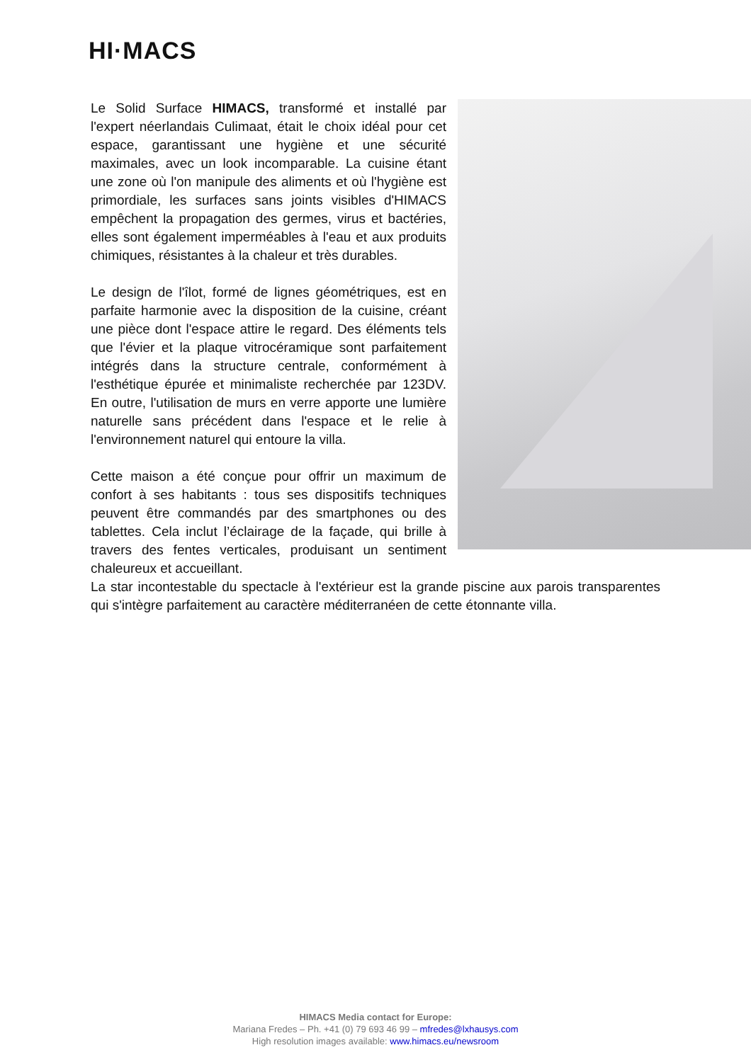HI·MACS
Le Solid Surface HIMACS, transformé et installé par l'expert néerlandais Culimaat, était le choix idéal pour cet espace, garantissant une hygiène et une sécurité maximales, avec un look incomparable. La cuisine étant une zone où l'on manipule des aliments et où l'hygiène est primordiale, les surfaces sans joints visibles d'HIMACS empêchent la propagation des germes, virus et bactéries, elles sont également imperméables à l'eau et aux produits chimiques, résistantes à la chaleur et très durables.
Le design de l'îlot, formé de lignes géométriques, est en parfaite harmonie avec la disposition de la cuisine, créant une pièce dont l'espace attire le regard. Des éléments tels que l'évier et la plaque vitrocéramique sont parfaitement intégrés dans la structure centrale, conformément à l'esthétique épurée et minimaliste recherchée par 123DV. En outre, l'utilisation de murs en verre apporte une lumière naturelle sans précédent dans l'espace et le relie à l'environnement naturel qui entoure la villa.
Cette maison a été conçue pour offrir un maximum de confort à ses habitants : tous ses dispositifs techniques peuvent être commandés par des smartphones ou des tablettes. Cela inclut l’éclairage de la façade, qui brille à travers des fentes verticales, produisant un sentiment chaleureux et accueillant.
La star incontestable du spectacle à l'extérieur est la grande piscine aux parois transparentes qui s'intègre parfaitement au caractère méditerranéen de cette étonnante villa.
HIMACS Media contact for Europe:
Mariana Fredes – Ph. +41 (0) 79 693 46 99 – mfredes@lxhausys.com
High resolution images available: www.himacs.eu/newsroom